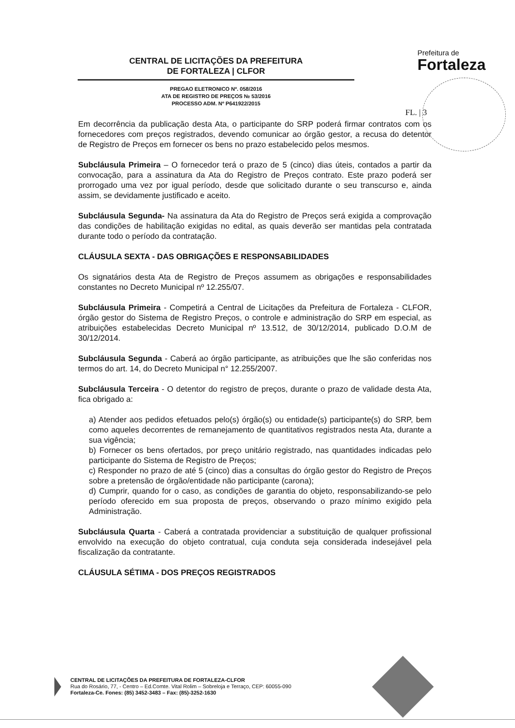CENTRAL DE LICITAÇÕES DA PREFEITURA
DE FORTALEZA | CLFOR
PREGAO ELETRONICO Nº. 058/2016
ATA DE REGISTRO DE PREÇOS № 53/2016
PROCESSO ADM. Nº P641922/2015
Prefeitura de
Fortaleza
FL. | 3
Em decorrência da publicação desta Ata, o participante do SRP poderá firmar contratos com os fornecedores com preços registrados, devendo comunicar ao órgão gestor, a recusa do detentor de Registro de Preços em fornecer os bens no prazo estabelecido pelos mesmos.
Subcláusula Primeira – O fornecedor terá o prazo de 5 (cinco) dias úteis, contados a partir da convocação, para a assinatura da Ata do Registro de Preços contrato. Este prazo poderá ser prorrogado uma vez por igual período, desde que solicitado durante o seu transcurso e, ainda assim, se devidamente justificado e aceito.
Subcláusula Segunda- Na assinatura da Ata do Registro de Preços será exigida a comprovação das condições de habilitação exigidas no edital, as quais deverão ser mantidas pela contratada durante todo o período da contratação.
CLÁUSULA SEXTA - DAS OBRIGAÇÕES E RESPONSABILIDADES
Os signatários desta Ata de Registro de Preços assumem as obrigações e responsabilidades constantes no Decreto Municipal nº 12.255/07.
Subcláusula Primeira - Competirá a Central de Licitações da Prefeitura de Fortaleza - CLFOR, órgão gestor do Sistema de Registro Preços, o controle e administração do SRP em especial, as atribuições estabelecidas Decreto Municipal nº 13.512, de 30/12/2014, publicado D.O.M de 30/12/2014.
Subcláusula Segunda - Caberá ao órgão participante, as atribuições que lhe são conferidas nos termos do art. 14, do Decreto Municipal n° 12.255/2007.
Subcláusula Terceira - O detentor do registro de preços, durante o prazo de validade desta Ata, fica obrigado a:
a) Atender aos pedidos efetuados pelo(s) órgão(s) ou entidade(s) participante(s) do SRP, bem como aqueles decorrentes de remanejamento de quantitativos registrados nesta Ata, durante a sua vigência;
b) Fornecer os bens ofertados, por preço unitário registrado, nas quantidades indicadas pelo participante do Sistema de Registro de Preços;
c) Responder no prazo de até 5 (cinco) dias a consultas do órgão gestor do Registro de Preços sobre a pretensão de órgão/entidade não participante (carona);
d) Cumprir, quando for o caso, as condições de garantia do objeto, responsabilizando-se pelo período oferecido em sua proposta de preços, observando o prazo mínimo exigido pela Administração.
Subcláusula Quarta - Caberá a contratada providenciar a substituição de qualquer profissional envolvido na execução do objeto contratual, cuja conduta seja considerada indesejável pela fiscalização da contratante.
CLÁUSULA SÉTIMA - DOS PREÇOS REGISTRADOS
CENTRAL DE LICITAÇÕES DA PREFEITURA DE FORTALEZA-CLFOR
Rua do Rosário, 77, - Centro – Ed.Comte. Vital Rolim – Sobreloja e Terraço, CEP: 60055-090
Fortaleza-Ce. Fones: (85) 3452-3483 – Fax: (85)-3252-1630